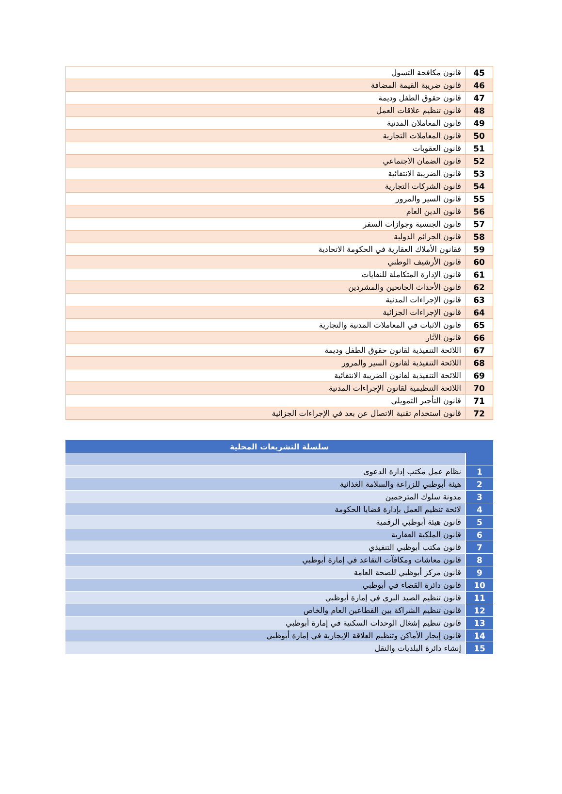| 45 | قانون مكافحة التسول |
| 46 | قانون ضريبة القيمة المضافة |
| 47 | قانون حقوق الطفل وديمة |
| 48 | قانون تنظيم علاقات العمل |
| 49 | قانون المعاملان المدنية |
| 50 | قانون المعاملات التجارية |
| 51 | قانون العقوبات |
| 52 | قانون الضمان الاجتماعي |
| 53 | قانون الضريبة الانتقائية |
| 54 | قانون الشركات التجارية |
| 55 | قانون السير والمرور |
| 56 | قانون الدين العام |
| 57 | قانون الجنسية وجوازات السفر |
| 58 | قانون الجرائم الدولية |
| 59 | فقانون الأملاك العقارية في الحكومة الاتحادية |
| 60 | قانون الأرشيف الوطني |
| 61 | قانون الإدارة المتكاملة للنفايات |
| 62 | قانون الأحداث الجانحين والمشردين |
| 63 | قانون الإجراءات المدنية |
| 64 | قانون الإجراءات الجزائية |
| 65 | قانون الاثبات في المعاملات المدنية والتجارية |
| 66 | قانون الآثار |
| 67 | اللائحة التنفيذية لقانون حقوق الطفل وديمة |
| 68 | اللائحة التنفيذية لقانون السير والمرور |
| 69 | اللائحة التنفيذية لقانون الضريبة الانتقائية |
| 70 | اللائحة التنظيمية لقانون الإجراءات المدنية |
| 71 | قانون التأجير التمويلي |
| 72 | قانون استخدام تقنية الاتصال عن بعد في الإجراءات الجزائية |
| سلسلة التشريعات المحلية | |
| --- | --- |
| 1 | نظام عمل مكتب إدارة الدعوى |
| 2 | هيئة أبوظبي للزراعة والسلامة الغذائية |
| 3 | مدونة سلوك المترجمين |
| 4 | لائحة تنظيم العمل بإدارة قضايا الحكومة |
| 5 | قانون هيئة أبوظبي الرقمية |
| 6 | قانون الملكية العقارية |
| 7 | قانون مكتب أبوظبي التنفيذي |
| 8 | قانون معاشات ومكافآت التقاعد في إمارة أبوظبي |
| 9 | قانون مركز أبوظبي للصحة العامة |
| 10 | قانون دائرة القضاء في أبوظبي |
| 11 | قانون تنظيم الصيد البري في إمارة أبوظبي |
| 12 | قانون تنظيم الشراكة بين القطاعين العام والخاص |
| 13 | قانون تنظيم إشغال الوحدات السكنية في إمارة أبوظبي |
| 14 | قانون إيجار الأماكن وتنظيم العلاقة الإيجارية في إمارة أبوظبي |
| 15 | إنشاء دائرة البلديات والنقل |